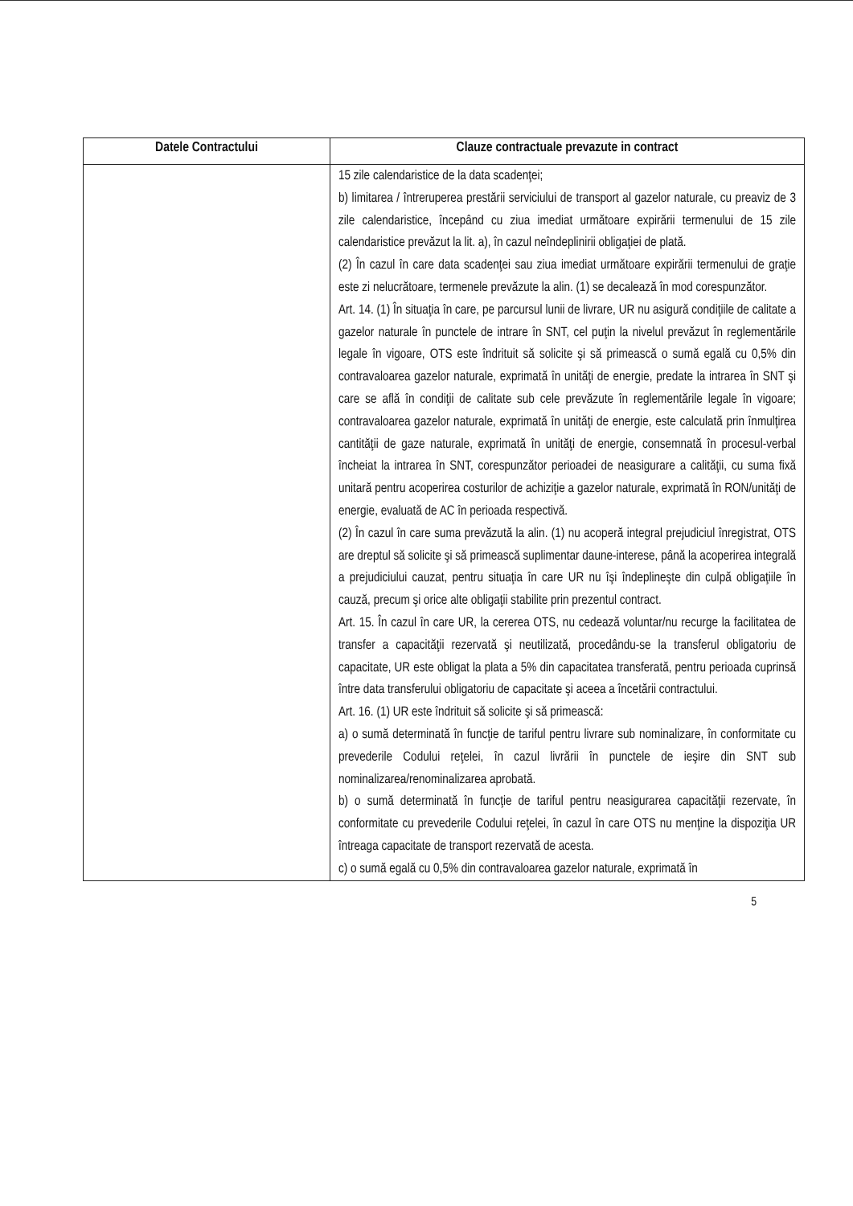| Datele Contractului | Clauze contractuale prevazute in contract |
| --- | --- |
| | 15 zile calendaristice de la data scadenţei; b) limitarea / întreruperea prestării serviciului de transport al gazelor naturale, cu preaviz de 3 zile calendaristice, începând cu ziua imediat următoare expirării termenului de 15 zile calendaristice prevăzut la lit. a), în cazul neîndeplinirii obligaţiei de plată. (2) În cazul în care data scadenţei sau ziua imediat următoare expirării termenului de graţie este zi nelucrătoare, termenele prevăzute la alin. (1) se decalează în mod corespunzător. Art. 14. (1) În situaţia în care, pe parcursul lunii de livrare, UR nu asigură condiţiile de calitate a gazelor naturale în punctele de intrare în SNT, cel puţin la nivelul prevăzut în reglementările legale în vigoare, OTS este îndrituit să solicite şi să primească o sumă egală cu 0,5% din contravaloarea gazelor naturale, exprimată în unităţi de energie, predate la intrarea în SNT şi care se află în condiţii de calitate sub cele prevăzute în reglementările legale în vigoare; contravaloarea gazelor naturale, exprimată în unităţi de energie, este calculată prin înmulţirea cantităţii de gaze naturale, exprimată în unităţi de energie, consemnată în procesul-verbal încheiat la intrarea în SNT, corespunzător perioadei de neasigurare a calităţii, cu suma fixă unitară pentru acoperirea costurilor de achiziţie a gazelor naturale, exprimată în RON/unităţi de energie, evaluată de AC în perioada respectivă. (2) În cazul în care suma prevăzută la alin. (1) nu acoperă integral prejudiciul înregistrat, OTS are dreptul să solicite şi să primească suplimentar daune-interese, până la acoperirea integrală a prejudiciului cauzat, pentru situaţia în care UR nu îşi îndeplineşte din culpă obligaţiile în cauză, precum şi orice alte obligaţii stabilite prin prezentul contract. Art. 15. În cazul în care UR, la cererea OTS, nu cedează voluntar/nu recurge la facilitatea de transfer a capacităţii rezervată şi neutilizată, procedându-se la transferul obligatoriu de capacitate, UR este obligat la plata a 5% din capacitatea transferată, pentru perioada cuprinsă între data transferului obligatoriu de capacitate şi aceea a încetării contractului. Art. 16. (1) UR este îndrituit să solicite şi să primească: a) o sumă determinată în funcţie de tariful pentru livrare sub nominalizare, în conformitate cu prevederile Codului reţelei, în cazul livrării în punctele de ieşire din SNT sub nominalizarea/renominalizarea aprobată. b) o sumă determinată în funcţie de tariful pentru neasigurarea capacităţii rezervate, în conformitate cu prevederile Codului reţelei, în cazul în care OTS nu menţine la dispoziţia UR întreaga capacitate de transport rezervată de acesta. c) o sumă egală cu 0,5% din contravaloarea gazelor naturale, exprimată în |
5